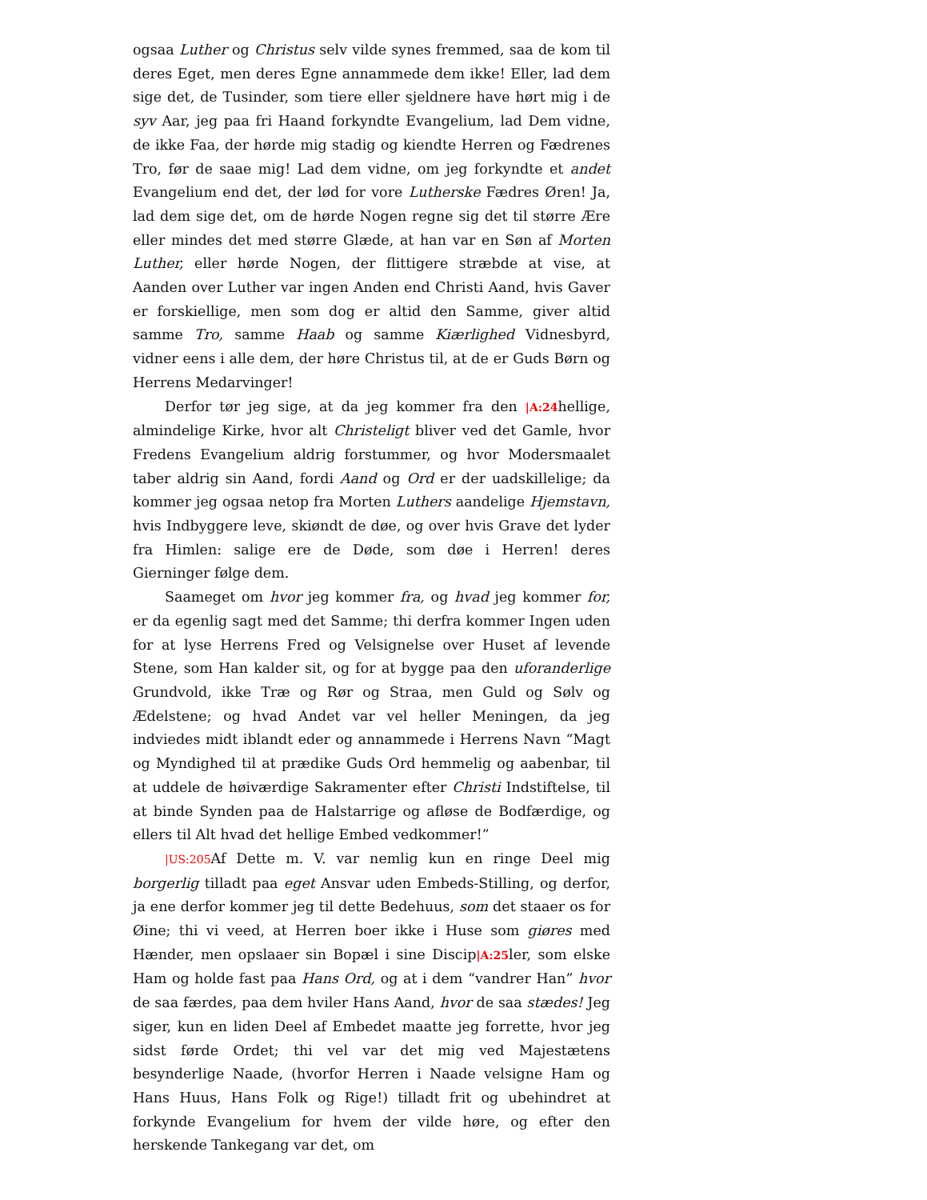ogsaa Luther og Christus selv vilde synes fremmed, saa de kom til deres Eget, men deres Egne annammede dem ikke! Eller, lad dem sige det, de Tusinder, som tiere eller sjeldnere have hørt mig i de syv Aar, jeg paa fri Haand forkyndte Evangelium, lad Dem vidne, de ikke Faa, der hørde mig stadig og kiendte Herren og Fædrenes Tro, før de saae mig! Lad dem vidne, om jeg forkyndte et andet Evangelium end det, der lød for vore Lutherske Fædres Øren! Ja, lad dem sige det, om de hørde Nogen regne sig det til større Ære eller mindes det med større Glæde, at han var en Søn af Morten Luther, eller hørde Nogen, der flittigere stræbde at vise, at Aanden over Luther var ingen Anden end Christi Aand, hvis Gaver er forskiellige, men som dog er altid den Samme, giver altid samme Tro, samme Haab og samme Kiærlighed Vidnesbyrd, vidner eens i alle dem, der høre Christus til, at de er Guds Børn og Herrens Medarvinger!
Derfor tør jeg sige, at da jeg kommer fra den |A:24hellige, almindelige Kirke, hvor alt Christeligt bliver ved det Gamle, hvor Fredens Evangelium aldrig forstummer, og hvor Modersmaalet taber aldrig sin Aand, fordi Aand og Ord er der uadskillelige; da kommer jeg ogsaa netop fra Morten Luthers aandelige Hjemstavn, hvis Indbyggere leve, skiøndt de døe, og over hvis Grave det lyder fra Himlen: salige ere de Døde, som døe i Herren! deres Gierninger følge dem.
Saameget om hvor jeg kommer fra, og hvad jeg kommer for, er da egenlig sagt med det Samme; thi derfra kommer Ingen uden for at lyse Herrens Fred og Velsignelse over Huset af levende Stene, som Han kalder sit, og for at bygge paa den uforanderlige Grundvold, ikke Træ og Rør og Straa, men Guld og Sølv og Ædelstene; og hvad Andet var vel heller Meningen, da jeg indviedes midt iblandt eder og annammede i Herrens Navn “Magt og Myndighed til at prædike Guds Ord hemmelig og aabenbar, til at uddele de høiværdige Sakramenter efter Christi Indstiftelse, til at binde Synden paa de Halstarrige og afløse de Bodfærdige, og ellers til Alt hvad det hellige Embed vedkommer!”
|US:205 Af Dette m. V. var nemlig kun en ringe Deel mig borgerlig tilladt paa eget Ansvar uden Embeds-Stilling, og derfor, ja ene derfor kommer jeg til dette Bedehuus, som det staaer os for Øine; thi vi veed, at Herren boer ikke i Huse som giøres med Hænder, men opslaaer sin Bopæl i sine Discip|A:25ler, som elske Ham og holde fast paa Hans Ord, og at i dem “vandrer Han” hvor de saa færdes, paa dem hviler Hans Aand, hvor de saa stædes! Jeg siger, kun en liden Deel af Embedet maatte jeg forrette, hvor jeg sidst førde Ordet; thi vel var det mig ved Majestætens besynderlige Naade, (hvorfor Herren i Naade velsigne Ham og Hans Huus, Hans Folk og Rige!) tilladt frit og ubehindret at forkynde Evangelium for hvem der vilde høre, og efter den herskende Tankegang var det, om